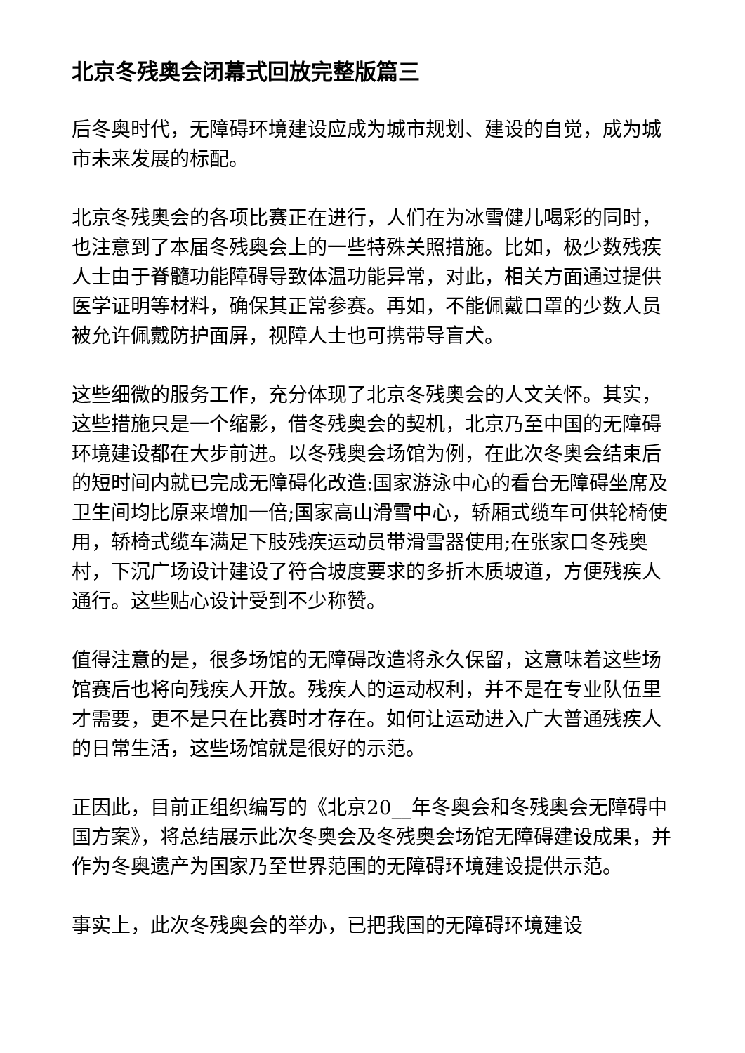北京冬残奥会闭幕式回放完整版篇三
后冬奥时代，无障碍环境建设应成为城市规划、建设的自觉，成为城市未来发展的标配。
北京冬残奥会的各项比赛正在进行，人们在为冰雪健儿喝彩的同时，也注意到了本届冬残奥会上的一些特殊关照措施。比如，极少数残疾人士由于脊髓功能障碍导致体温功能异常，对此，相关方面通过提供医学证明等材料，确保其正常参赛。再如，不能佩戴口罩的少数人员被允许佩戴防护面屏，视障人士也可携带导盲犬。
这些细微的服务工作，充分体现了北京冬残奥会的人文关怀。其实，这些措施只是一个缩影，借冬残奥会的契机，北京乃至中国的无障碍环境建设都在大步前进。以冬残奥会场馆为例，在此次冬奥会结束后的短时间内就已完成无障碍化改造:国家游泳中心的看台无障碍坐席及卫生间均比原来增加一倍;国家高山滑雪中心，轿厢式缆车可供轮椅使用，轿椅式缆车满足下肢残疾运动员带滑雪器使用;在张家口冬残奥村，下沉广场设计建设了符合坡度要求的多折木质坡道，方便残疾人通行。这些贴心设计受到不少称赞。
值得注意的是，很多场馆的无障碍改造将永久保留，这意味着这些场馆赛后也将向残疾人开放。残疾人的运动权利，并不是在专业队伍里才需要，更不是只在比赛时才存在。如何让运动进入广大普通残疾人的日常生活，这些场馆就是很好的示范。
正因此，目前正组织编写的《北京20__年冬奥会和冬残奥会无障碍中国方案》，将总结展示此次冬奥会及冬残奥会场馆无障碍建设成果，并作为冬奥遗产为国家乃至世界范围的无障碍环境建设提供示范。
事实上，此次冬残奥会的举办，已把我国的无障碍环境建设